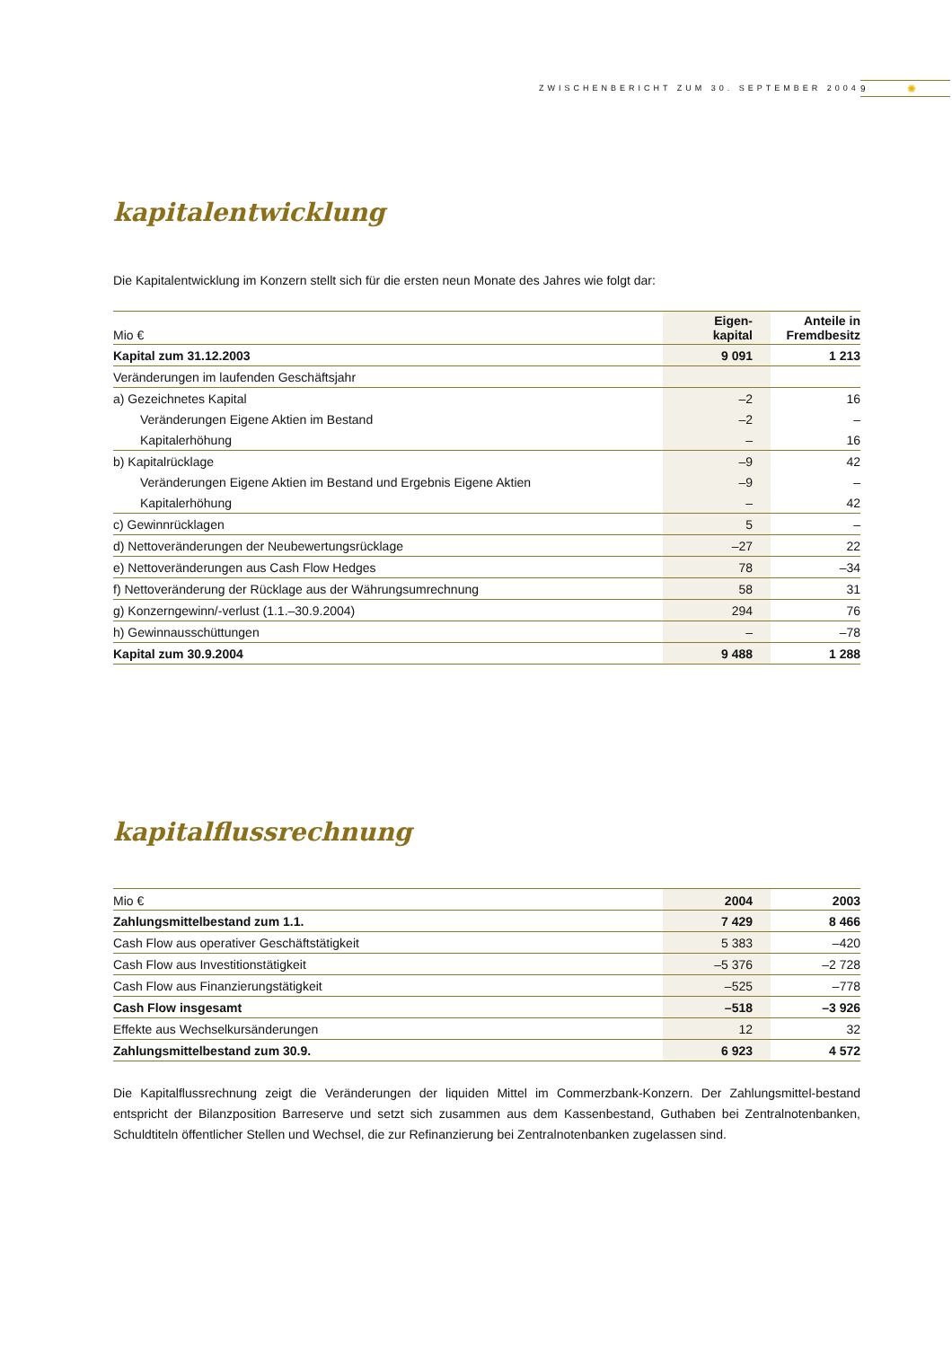ZWISCHENBERICHT ZUM 30. SEPTEMBER 2004 9 ✺
kapitalentwicklung
Die Kapitalentwicklung im Konzern stellt sich für die ersten neun Monate des Jahres wie folgt dar:
| Mio € | Eigen- kapital | Anteile in Fremdbesitz |
| --- | --- | --- |
| Kapital zum 31.12.2003 | 9 091 | 1 213 |
| Veränderungen im laufenden Geschäftsjahr | | |
| a) Gezeichnetes Kapital | –2 | 16 |
| Veränderungen Eigene Aktien im Bestand | –2 | – |
| Kapitalerhöhung | – | 16 |
| b) Kapitalrücklage | –9 | 42 |
| Veränderungen Eigene Aktien im Bestand und Ergebnis Eigene Aktien | –9 | – |
| Kapitalerhöhung | – | 42 |
| c) Gewinnrücklagen | 5 | – |
| d) Nettoveränderungen der Neubewertungsrücklage | –27 | 22 |
| e) Nettoveränderungen aus Cash Flow Hedges | 78 | –34 |
| f) Nettoveränderung der Rücklage aus der Währungsumrechnung | 58 | 31 |
| g) Konzerngewinn/-verlust (1.1.–30.9.2004) | 294 | 76 |
| h) Gewinnausschüttungen | – | –78 |
| Kapital zum 30.9.2004 | 9 488 | 1 288 |
kapitalflussrechnung
| Mio € | 2004 | 2003 |
| --- | --- | --- |
| Zahlungsmittelbestand zum 1.1. | 7 429 | 8 466 |
| Cash Flow aus operativer Geschäftstätigkeit | 5 383 | –420 |
| Cash Flow aus Investitionstätigkeit | –5 376 | –2 728 |
| Cash Flow aus Finanzierungstätigkeit | –525 | –778 |
| Cash Flow insgesamt | –518 | –3 926 |
| Effekte aus Wechselkursänderungen | 12 | 32 |
| Zahlungsmittelbestand zum 30.9. | 6 923 | 4 572 |
Die Kapitalflussrechnung zeigt die Veränderungen der liquiden Mittel im Commerzbank-Konzern. Der Zahlungsmittel-bestand entspricht der Bilanzposition Barreserve und setzt sich zusammen aus dem Kassenbestand, Guthaben bei Zentralnotenbanken, Schuldtiteln öffentlicher Stellen und Wechsel, die zur Refinanzierung bei Zentralnotenbanken zugelassen sind.